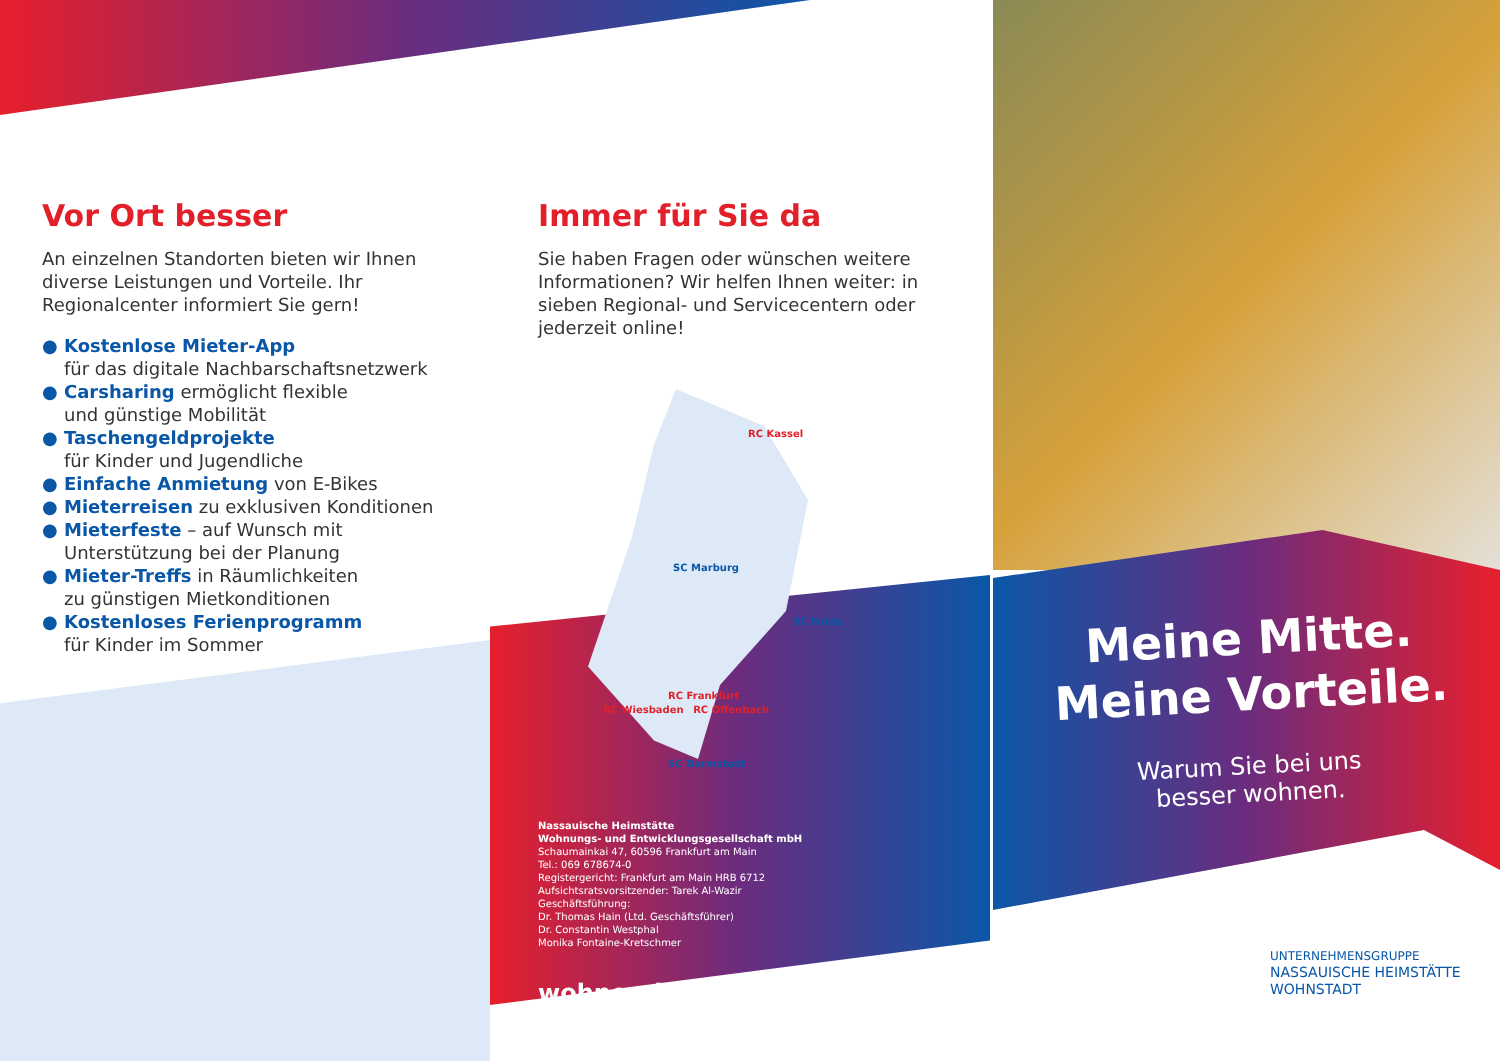Vor Ort besser
An einzelnen Standorten bieten wir Ihnen diverse Leistungen und Vorteile. Ihr Regionalcenter informiert Sie gern!
● Kostenlose Mieter-App
für das digitale Nachbarschaftsnetzwerk
● Carsharing ermöglicht flexible
und günstige Mobilität
● Taschengeldprojekte
für Kinder und Jugendliche
● Einfache Anmietung von E-Bikes
● Mieterreisen zu exklusiven Konditionen
● Mieterfeste – auf Wunsch mit
Unterstützung bei der Planung
● Mieter-Treffs in Räumlichkeiten
zu günstigen Mietkonditionen
● Kostenloses Ferienprogramm
für Kinder im Sommer
Immer für Sie da
Sie haben Fragen oder wünschen weitere Informationen? Wir helfen Ihnen weiter: in sieben Regional- und Servicecentern oder jederzeit online!
RC Kassel
SC Marburg
SC Fulda
RC Frankfurt
RC Wiesbaden RC Offenbach
SC Darmstadt
Nassauische Heimstätte
Wohnungs- und Entwicklungsgesellschaft mbH
Schaumainkai 47, 60596 Frankfurt am Main
Tel.: 069 678674-0
Registergericht: Frankfurt am Main HRB 6712
Aufsichtsratsvorsitzender: Tarek Al-Wazir
Geschäftsführung:
Dr. Thomas Hain (Ltd. Geschäftsführer)
Dr. Constantin Westphal
Monika Fontaine-Kretschmer
wohnen-in-der-mitte.de
Meine Mitte.
Meine Vorteile.
Warum Sie bei uns
besser wohnen.
UNTERNEHMENSGRUPPE
NASSAUISCHE HEIMSTÄTTE
WOHNSTADT